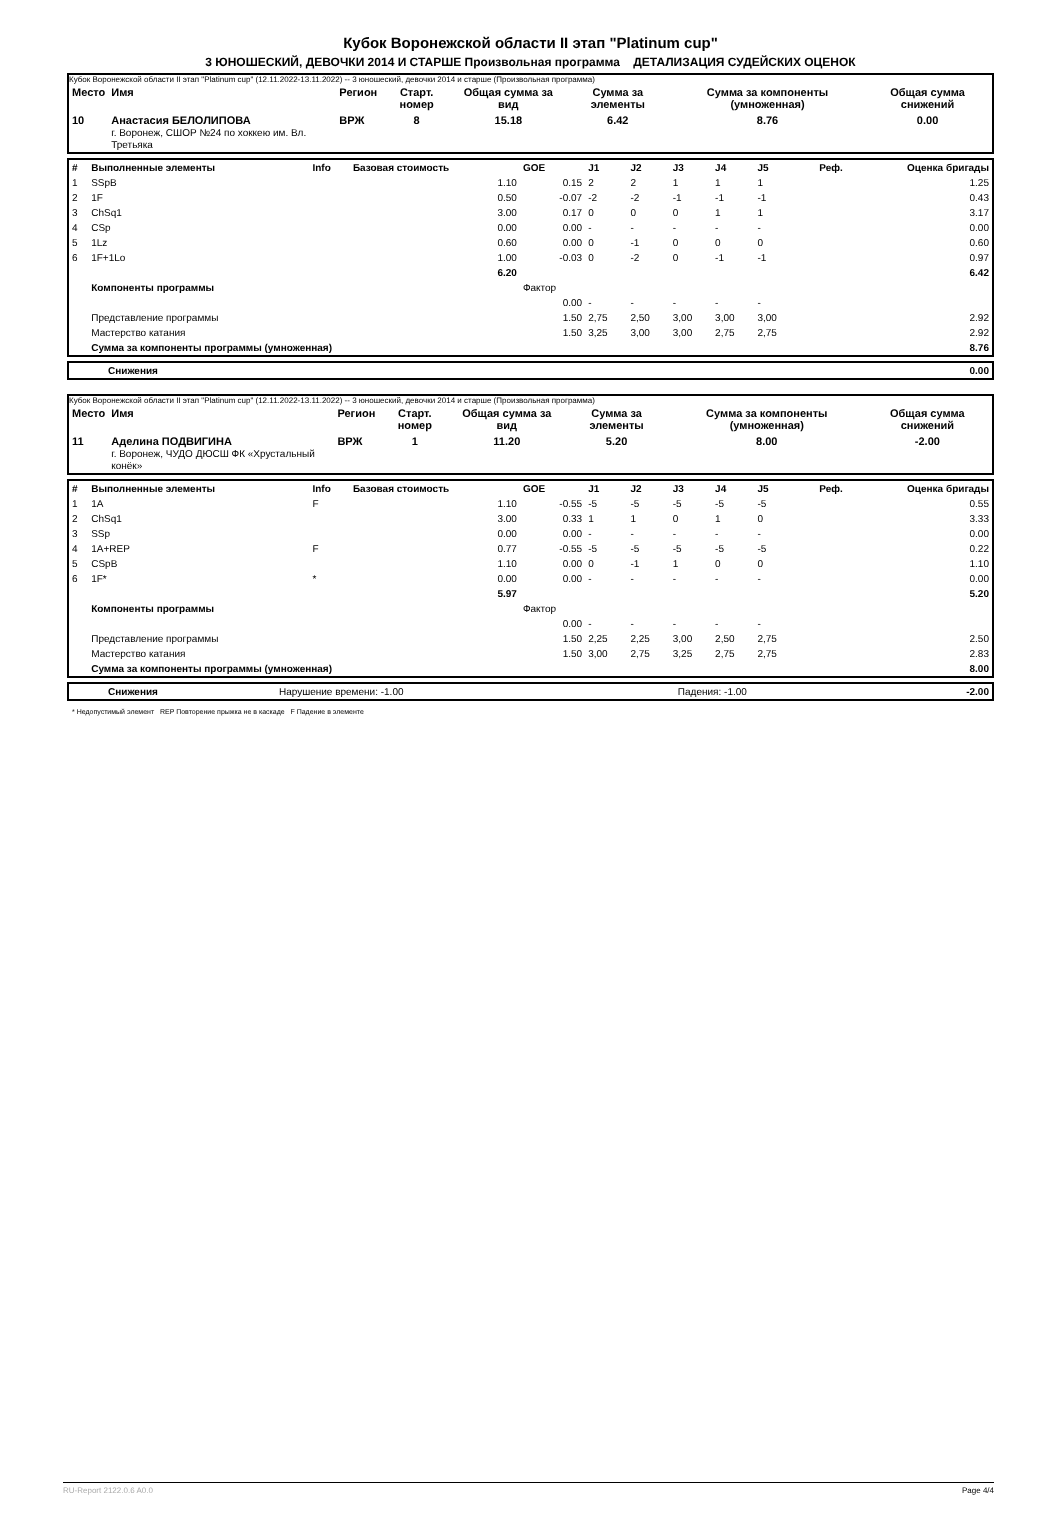Кубок Воронежской области II этап "Platinum cup"
3 ЮНОШЕСКИЙ, ДЕВОЧКИ 2014 И СТАРШЕ Произвольная программа ДЕТАЛИЗАЦИЯ СУДЕЙСКИХ ОЦЕНОК
Кубок Воронежской области II этап "Platinum cup" (12.11.2022-13.11.2022) -- 3 юношеский, девочки 2014 и старше (Произвольная программа)
| Место | Имя | Регион | Старт. номер | Общая сумма за вид | Сумма за элементы | Сумма за компоненты (умноженная) | Общая сумма снижений |
| --- | --- | --- | --- | --- | --- | --- | --- |
| 10 | Анастасия БЕЛОЛИПОВА г. Воронеж, СШОР №24 по хоккею им. Вл. Третьяка | ВРЖ | 8 | 15.18 | 6.42 | 8.76 | 0.00 |
| # | Выполненные элементы | Info | Базовая стоимость | GOE | J1 | J2 | J3 | J4 | J5 | Реф. | Оценка бригады |
| --- | --- | --- | --- | --- | --- | --- | --- | --- | --- | --- | --- |
| 1 | SSpB | | 1.10 | 0.15 | 2 | 2 | 1 | 1 | 1 | | 1.25 |
| 2 | 1F | | 0.50 | -0.07 | -2 | -2 | -1 | -1 | -1 | | 0.43 |
| 3 | ChSq1 | | 3.00 | 0.17 | 0 | 0 | 0 | 1 | 1 | | 3.17 |
| 4 | CSp | | 0.00 | 0.00 | - | - | - | - | - | | 0.00 |
| 5 | 1Lz | | 0.60 | 0.00 | 0 | -1 | 0 | 0 | 0 | | 0.60 |
| 6 | 1F+1Lo | | 1.00 | -0.03 | 0 | -2 | 0 | -1 | -1 | | 0.97 |
| | | | 6.20 | | | | | | | | 6.42 |
| | Компоненты программы | | | Фактор | | | | | | | |
| | | | | 0.00 | - | - | - | - | - | | |
| | Представление программы | | | 1.50 | 2,75 | 2,50 | 3,00 | 3,00 | 3,00 | | 2.92 |
| | Мастерство катания | | | 1.50 | 3,25 | 3,00 | 3,00 | 2,75 | 2,75 | | 2.92 |
| | Сумма за компоненты программы (умноженная) | | | | | | | | | | 8.76 |
| | Снижения | 0.00 |
Кубок Воронежской области II этап "Platinum cup" (12.11.2022-13.11.2022) -- 3 юношеский, девочки 2014 и старше (Произвольная программа)
| Место | Имя | Регион | Старт. номер | Общая сумма за вид | Сумма за элементы | Сумма за компоненты (умноженная) | Общая сумма снижений |
| --- | --- | --- | --- | --- | --- | --- | --- |
| 11 | Аделина ПОДВИГИНА г. Воронеж, ЧУДО ДЮСШ ФК «Хрустальный конёк» | ВРЖ | 1 | 11.20 | 5.20 | 8.00 | -2.00 |
| # | Выполненные элементы | Info | Базовая стоимость | GOE | J1 | J2 | J3 | J4 | J5 | Реф. | Оценка бригады |
| --- | --- | --- | --- | --- | --- | --- | --- | --- | --- | --- | --- |
| 1 | 1A | F | 1.10 | -0.55 | -5 | -5 | -5 | -5 | -5 | | 0.55 |
| 2 | ChSq1 | | 3.00 | 0.33 | 1 | 1 | 0 | 1 | 0 | | 3.33 |
| 3 | SSp | | 0.00 | 0.00 | - | - | - | - | - | | 0.00 |
| 4 | 1A+REP | F | 0.77 | -0.55 | -5 | -5 | -5 | -5 | -5 | | 0.22 |
| 5 | CSpB | | 1.10 | 0.00 | 0 | -1 | 1 | 0 | 0 | | 1.10 |
| 6 | 1F* | * | 0.00 | 0.00 | - | - | - | - | - | | 0.00 |
| | | | 5.97 | | | | | | | | 5.20 |
| | Компоненты программы | | | Фактор | | | | | | | |
| | | | | 0.00 | - | - | - | - | - | | |
| | Представление программы | | | 1.50 | 2,25 | 2,25 | 3,00 | 2,50 | 2,75 | | 2.50 |
| | Мастерство катания | | | 1.50 | 3,00 | 2,75 | 3,25 | 2,75 | 2,75 | | 2.83 |
| | Сумма за компоненты программы (умноженная) | | | | | | | | | | 8.00 |
| | Снижения | Нарушение времени: -1.00 | Падения: -1.00 | -2.00 |
* Недопустимый элемент REP Повторение прыжка не в каскаде F Падение в элементе
RU-Report 2122.0.6 A0.0 Page 4/4